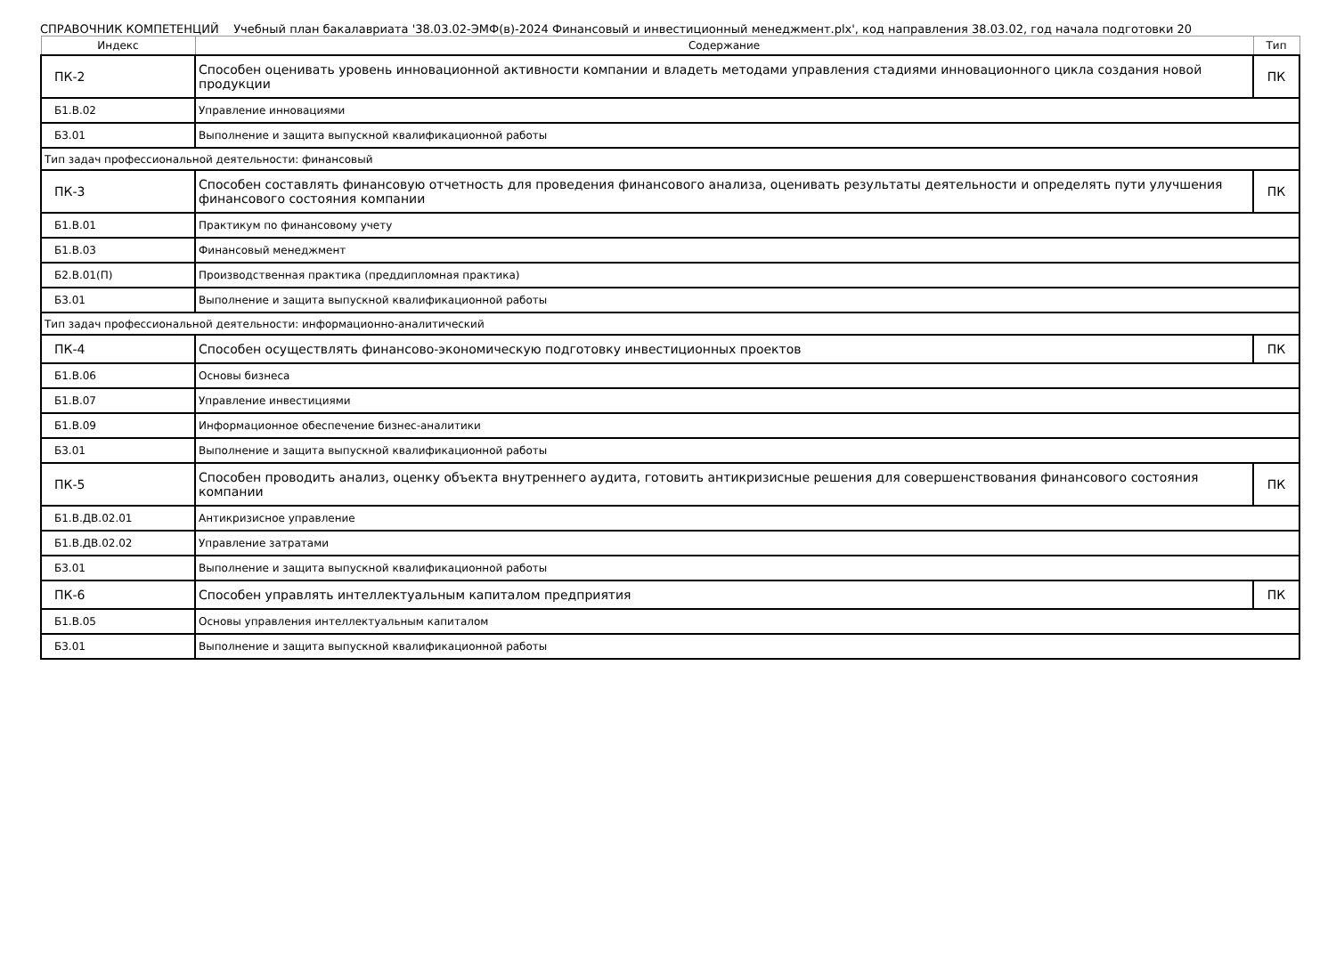СПРАВОЧНИК КОМПЕТЕНЦИЙ Учебный план бакалавриата '38.03.02-ЭМФ(в)-2024 Финансовый и инвестиционный менеджмент.plx', код направления 38.03.02, год начала подготовки 20
| Индекс | Содержание | Тип |
| --- | --- | --- |
| ПК-2 | Способен оценивать уровень инновационной активности компании и владеть методами управления стадиями инновационного цикла создания новой продукции | ПК |
| Б1.В.02 | Управление инновациями | |
| Б3.01 | Выполнение и защита выпускной квалификационной работы | |
| Тип задач профессиональной деятельности: финансовый | | |
| ПК-3 | Способен составлять финансовую отчетность для проведения финансового анализа, оценивать результаты деятельности и определять пути улучшения финансового состояния компании | ПК |
| Б1.В.01 | Практикум по финансовому учету | |
| Б1.В.03 | Финансовый менеджмент | |
| Б2.В.01(П) | Производственная практика (преддипломная практика) | |
| Б3.01 | Выполнение и защита выпускной квалификационной работы | |
| Тип задач профессиональной деятельности: информационно-аналитический | | |
| ПК-4 | Способен осуществлять финансово-экономическую подготовку инвестиционных проектов | ПК |
| Б1.В.06 | Основы бизнеса | |
| Б1.В.07 | Управление инвестициями | |
| Б1.В.09 | Информационное обеспечение бизнес-аналитики | |
| Б3.01 | Выполнение и защита выпускной квалификационной работы | |
| ПК-5 | Способен проводить анализ, оценку объекта внутреннего аудита, готовить антикризисные решения для совершенствования финансового состояния компании | ПК |
| Б1.В.ДВ.02.01 | Антикризисное управление | |
| Б1.В.ДВ.02.02 | Управление затратами | |
| Б3.01 | Выполнение и защита выпускной квалификационной работы | |
| ПК-6 | Способен управлять интеллектуальным капиталом предприятия | ПК |
| Б1.В.05 | Основы управления интеллектуальным капиталом | |
| Б3.01 | Выполнение и защита выпускной квалификационной работы | |